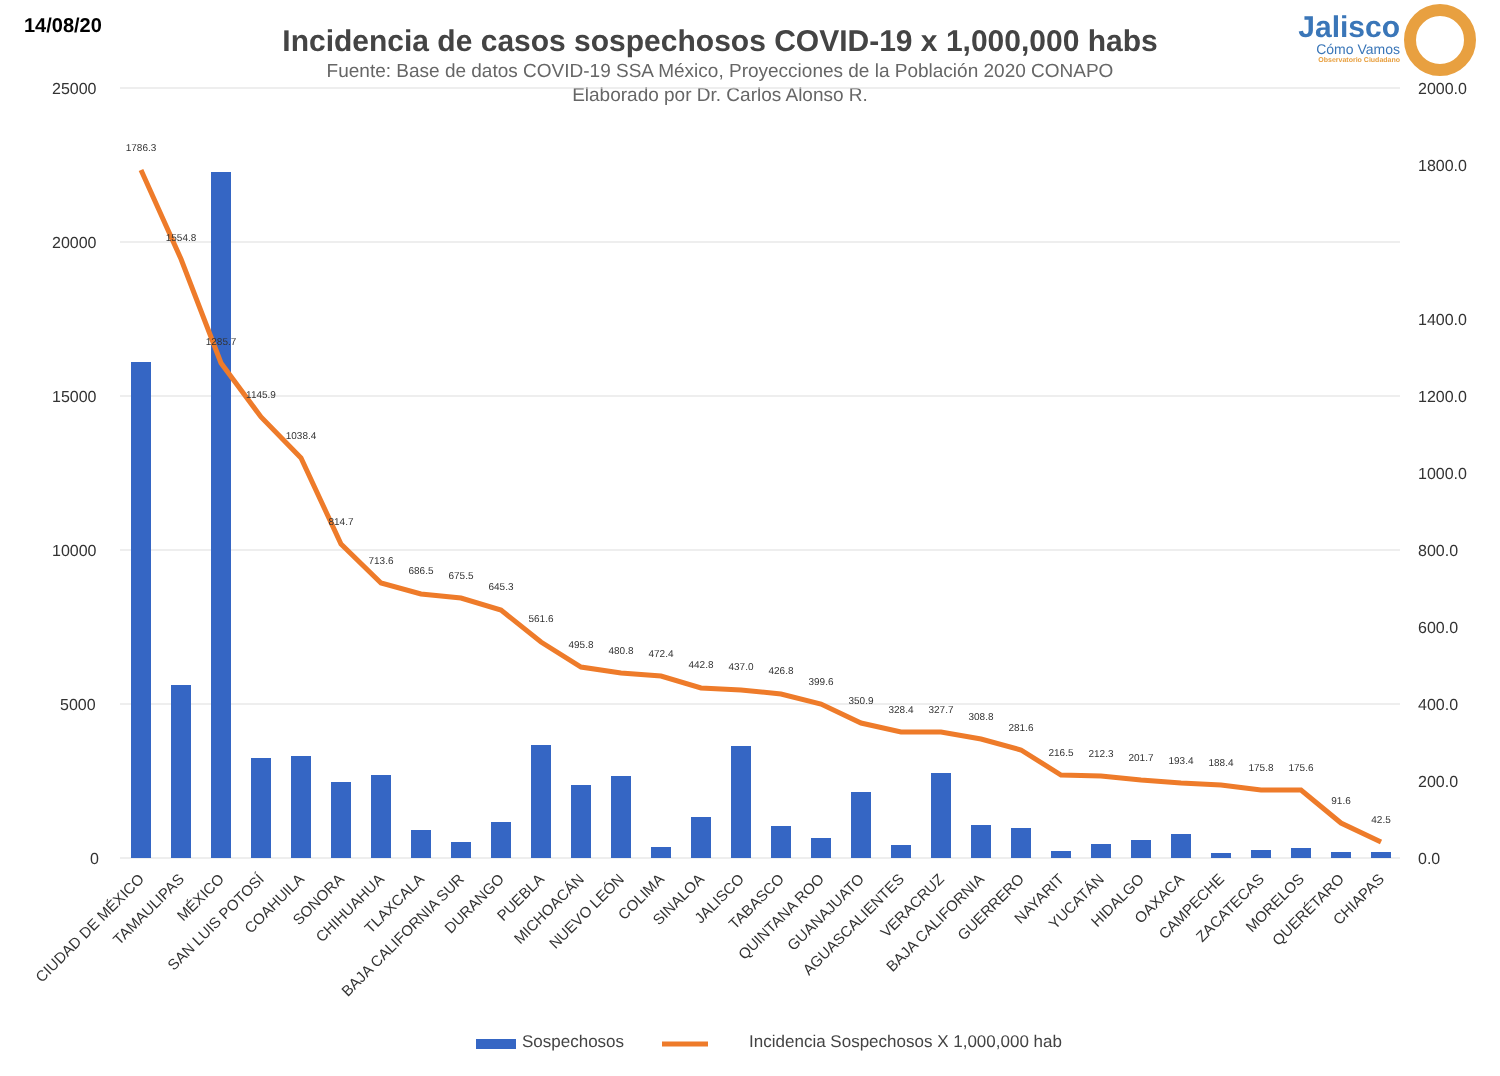14/08/20
Incidencia de casos sospechosos COVID-19 x 1,000,000 habs
Fuente: Base de datos COVID-19 SSA México, Proyecciones de la Población 2020 CONAPO
Elaborado por Dr. Carlos Alonso R.
Jalisco
Cómo Vamos
Observatorio Ciudadano
25000
20000
15000
10000
5000
0
2000.0
1800.0
1400.0
1200.0
1000.0
800.0
600.0
400.0
200.0
0.0
1786.3
1554.8
1285.7
1145.9
1038.4
814.7
713.6
686.5
675.5
645.3
561.6
495.8
480.8
472.4
442.8
437.0
426.8
399.6
350.9
328.4
327.7
308.8
281.6
216.5
212.3
201.7
193.4
188.4
175.8
175.6
91.6
42.5
CIUDAD DE MÉXICO
TAMAULIPAS
MÉXICO
SAN LUIS POTOSÍ
COAHUILA
SONORA
CHIHUAHUA
TLAXCALA
BAJA CALIFORNIA SUR
DURANGO
PUEBLA
MICHOACÁN
NUEVO LEÓN
COLIMA
SINALOA
JALISCO
TABASCO
QUINTANA ROO
GUANAJUATO
AGUASCALIENTES
VERACRUZ
BAJA CALIFORNIA
GUERRERO
NAYARIT
YUCATÁN
HIDALGO
OAXACA
CAMPECHE
ZACATECAS
MORELOS
QUERÉTARO
CHIAPAS
Sospechosos Incidencia Sospechosos X 1,000,000 hab